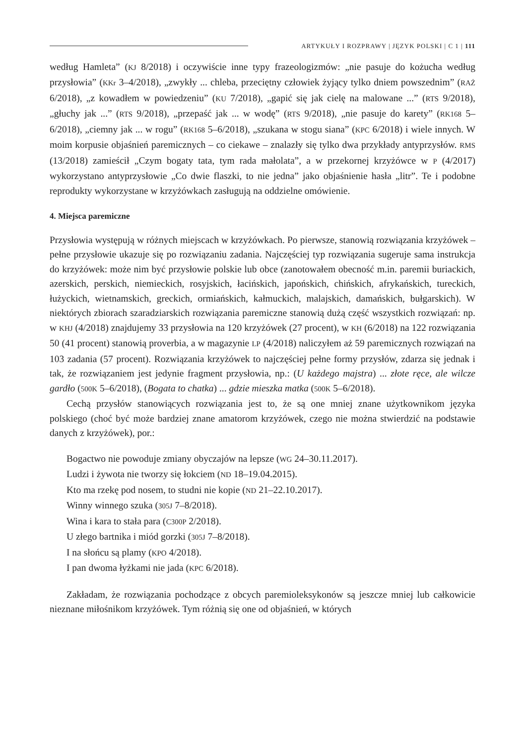ARTYKUŁY I ROZPRAWY | JĘZYK POLSKI | C 1 | 111
według Hamleta” (KJ 8/2018) i oczywiście inne typy frazeologizmów: „nie pasuje do kożucha według przysłowia” (KKr 3–4/2018), „zwykły ... chleba, przeciętny człowiek żyjący tylko dniem powszednim” (RAŻ 6/2018), „z kowadłem w powiedzeniu” (KU 7/2018), „gapić się jak cielę na malowane ...” (RTS 9/2018), „głuchy jak ...” (RTS 9/2018), „przepaść jak ... w wodę” (RTS 9/2018), „nie pasuje do karety” (RK168 5–6/2018), „ciemny jak ... w rogu” (RK168 5–6/2018), „szukana w stogu siana” (KPC 6/2018) i wiele innych. W moim korpusie objaśnień paremicznych – co ciekawe – znalazły się tylko dwa przykłady antyprzysłów. RMS (13/2018) zamieścił „Czym bogaty tata, tym rada małolata”, a w przekornej krzyżówce w P (4/2017) wykorzystano antyprzysłowie „Co dwie flaszki, to nie jedna” jako objaśnienie hasła „litr”. Te i podobne reprodukty wykorzystane w krzyżówkach zasługują na oddzielne omówienie.
4. Miejsca paremiczne
Przysłowia występują w różnych miejscach w krzyżówkach. Po pierwsze, stanowią rozwiązania krzyżówek – pełne przysłowie ukazuje się po rozwiązaniu zadania. Najczęściej typ rozwiązania sugeruje sama instrukcja do krzyżówek: może nim być przysłowie polskie lub obce (zanotowałem obecność m.in. paremii buriackich, azerskich, perskich, niemieckich, rosyjskich, łacińskich, japońskich, chińskich, afrykańskich, tureckich, łużyckich, wietnamskich, greckich, ormiańskich, kałmuckich, malajskich, damańskich, bułgarskich). W niektórych zbiorach szaradziarskich rozwiązania paremiczne stanowią dużą część wszystkich rozwiązań: np. w KHJ (4/2018) znajdujemy 33 przysłowia na 120 krzyżówek (27 procent), w KH (6/2018) na 122 rozwiązania 50 (41 procent) stanowią proverbia, a w magazynie LP (4/2018) naliczyłem aż 59 paremicznych rozwiązań na 103 zadania (57 procent). Rozwiązania krzyżówek to najczęściej pełne formy przysłów, zdarza się jednak i tak, że rozwiązaniem jest jedynie fragment przysłowia, np.: (U każdego majstra) ... złote ręce, ale wilcze gardło (500K 5–6/2018), (Bogata to chatka) ... gdzie mieszka matka (500K 5–6/2018).
Cechą przysłów stanowiących rozwiązania jest to, że są one mniej znane użytkownikom języka polskiego (choć być może bardziej znane amatorom krzyżówek, czego nie można stwierdzić na podstawie danych z krzyżówek), por.:
Bogactwo nie powoduje zmiany obyczajów na lepsze (WG 24–30.11.2017).
Ludzi i żywota nie tworzy się łokciem (ND 18–19.04.2015).
Kto ma rzekę pod nosem, to studni nie kopie (ND 21–22.10.2017).
Winny winnego szuka (305J 7–8/2018).
Wina i kara to stała para (C300P 2/2018).
U złego bartnika i miód gorzki (305J 7–8/2018).
I na słońcu są plamy (KPO 4/2018).
I pan dwoma łyżkami nie jada (KPC 6/2018).
Zakładam, że rozwiązania pochodzące z obcych paremioleksykonów są jeszcze mniej lub całkowicie nieznane miłośnikom krzyżówek. Tym różnią się one od objaśnień, w których